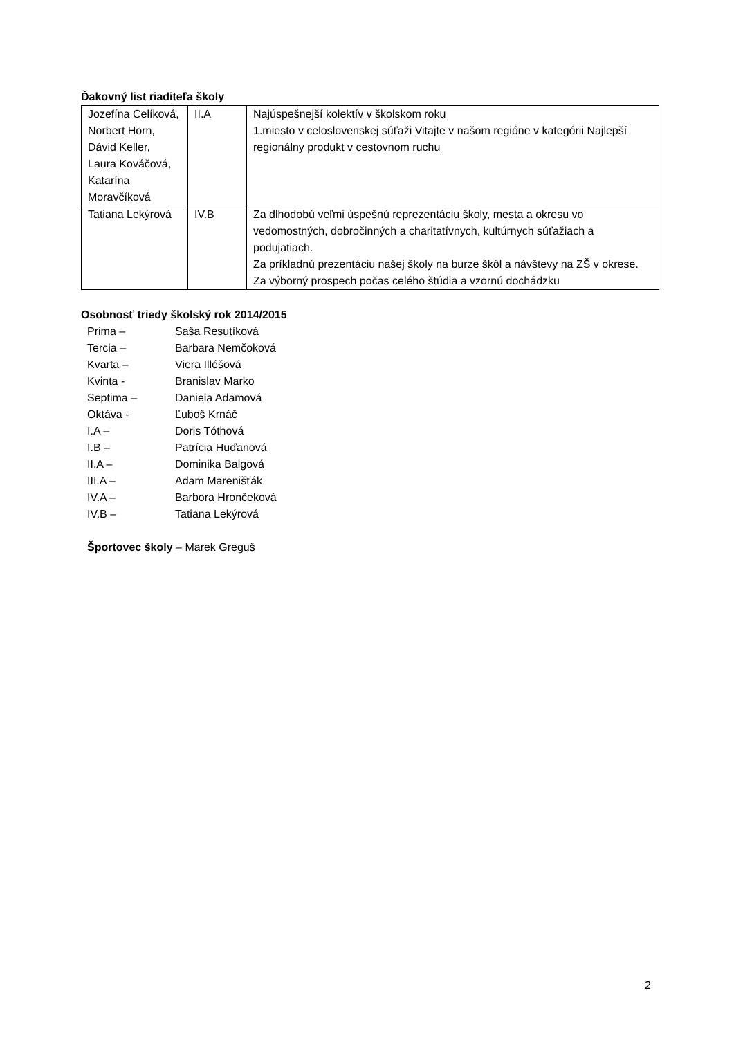Ďakovný list riaditeľa školy
| Jozefína Celíková, Norbert Horn, Dávid Keller, Laura Kováčová, Katarína Moravčíková | II.A | Najúspešnejší kolektív v školskom roku 1.miesto v celoslovenskej súťaži Vitajte v našom regióne v kategórii Najlepší regionálny produkt v cestovnom ruchu |
| Tatiana Lekýrová | IV.B | Za dlhodobú veľmi úspešnú reprezentáciu školy, mesta a okresu vo vedomostných, dobročinných a charitatívnych, kultúrnych súťažiach a podujatiach. Za príkladnú prezentáciu našej školy na burze škôl a návštevy na ZŠ v okrese. Za výborný prospech počas celého štúdia a vzornú dochádzku |
Osobnosť triedy školský rok 2014/2015
| Prima – | Saša Resutíková |
| Tercia – | Barbara Nemčoková |
| Kvarta – | Viera Illéšová |
| Kvinta - | Branislav Marko |
| Septima – | Daniela Adamová |
| Oktáva - | Ľuboš Krnáč |
| I.A – | Doris Tóthová |
| I.B – | Patrícia Huďanová |
| II.A – | Dominika Balgová |
| III.A – | Adam Marenišťák |
| IV.A – | Barbora Hrončeková |
| IV.B – | Tatiana Lekýrová |
Športovec školy – Marek Greguš
2